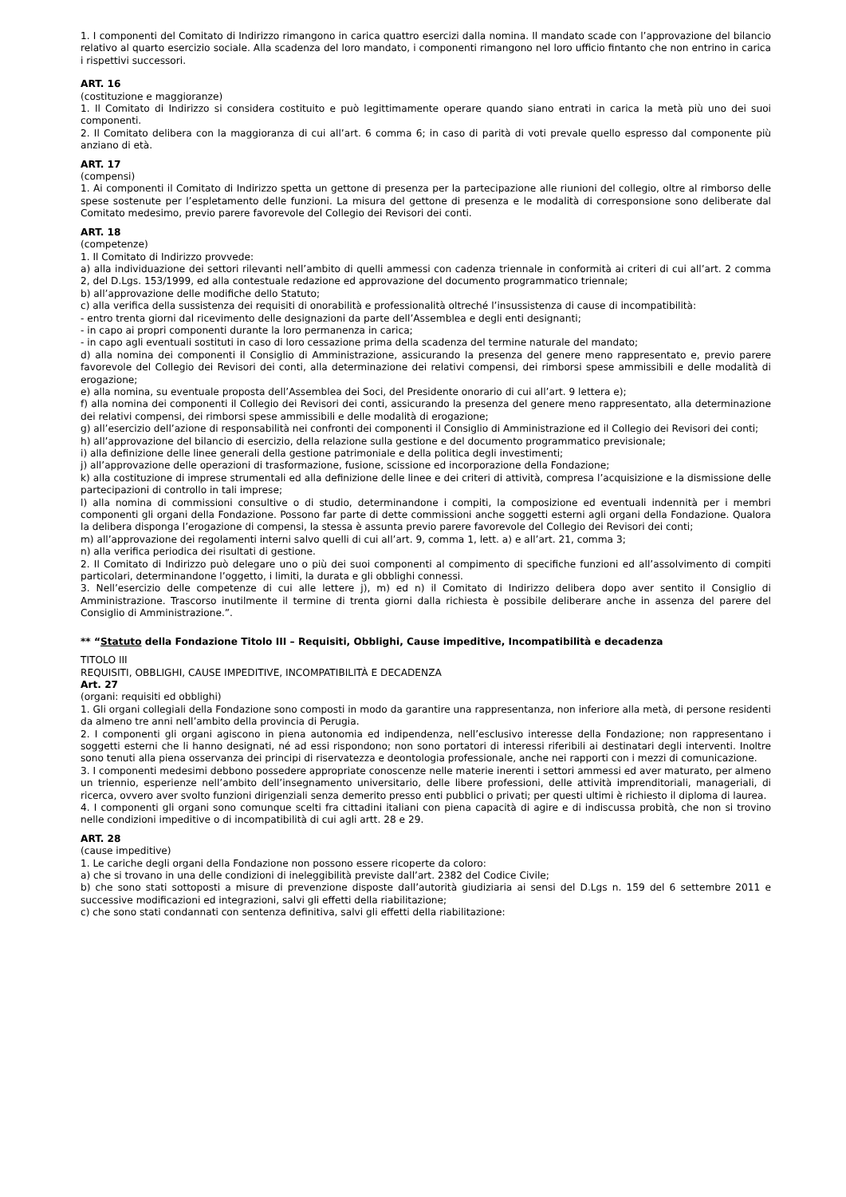1. I componenti del Comitato di Indirizzo rimangono in carica quattro esercizi dalla nomina. Il mandato scade con l’approvazione del bilancio relativo al quarto esercizio sociale. Alla scadenza del loro mandato, i componenti rimangono nel loro ufficio fintanto che non entrino in carica i rispettivi successori.
ART. 16
(costituzione e maggioranze)
1. Il Comitato di Indirizzo si considera costituito e può legittimamente operare quando siano entrati in carica la metà più uno dei suoi componenti.
2. Il Comitato delibera con la maggioranza di cui all’art. 6 comma 6; in caso di parità di voti prevale quello espresso dal componente più anziano di età.
ART. 17
(compensi)
1. Ai componenti il Comitato di Indirizzo spetta un gettone di presenza per la partecipazione alle riunioni del collegio, oltre al rimborso delle spese sostenute per l’espletamento delle funzioni. La misura del gettone di presenza e le modalità di corresponsione sono deliberate dal Comitato medesimo, previo parere favorevole del Collegio dei Revisori dei conti.
ART. 18
(competenze)
1. Il Comitato di Indirizzo provvede:
a) alla individuazione dei settori rilevanti nell’ambito di quelli ammessi con cadenza triennale in conformità ai criteri di cui all’art. 2 comma 2, del D.Lgs. 153/1999, ed alla contestuale redazione ed approvazione del documento programmatico triennale;
b) all’approvazione delle modifiche dello Statuto;
c) alla verifica della sussistenza dei requisiti di onorabilità e professionalità oltreché l’insussistenza di cause di incompatibilità:
- entro trenta giorni dal ricevimento delle designazioni da parte dell’Assemblea e degli enti designanti;
- in capo ai propri componenti durante la loro permanenza in carica;
- in capo agli eventuali sostituti in caso di loro cessazione prima della scadenza del termine naturale del mandato;
d) alla nomina dei componenti il Consiglio di Amministrazione, assicurando la presenza del genere meno rappresentato e, previo parere favorevole del Collegio dei Revisori dei conti, alla determinazione dei relativi compensi, dei rimborsi spese ammissibili e delle modalità di erogazione;
e) alla nomina, su eventuale proposta dell’Assemblea dei Soci, del Presidente onorario di cui all’art. 9 lettera e);
f) alla nomina dei componenti il Collegio dei Revisori dei conti, assicurando la presenza del genere meno rappresentato, alla determinazione dei relativi compensi, dei rimborsi spese ammissibili e delle modalità di erogazione;
g) all’esercizio dell’azione di responsabilità nei confronti dei componenti il Consiglio di Amministrazione ed il Collegio dei Revisori dei conti;
h) all’approvazione del bilancio di esercizio, della relazione sulla gestione e del documento programmatico previsionale;
i) alla definizione delle linee generali della gestione patrimoniale e della politica degli investimenti;
j) all’approvazione delle operazioni di trasformazione, fusione, scissione ed incorporazione della Fondazione;
k) alla costituzione di imprese strumentali ed alla definizione delle linee e dei criteri di attività, compresa l’acquisizione e la dismissione delle partecipazioni di controllo in tali imprese;
l) alla nomina di commissioni consultive o di studio, determinandone i compiti, la composizione ed eventuali indennità per i membri componenti gli organi della Fondazione. Possono far parte di dette commissioni anche soggetti esterni agli organi della Fondazione. Qualora la delibera disponga l’erogazione di compensi, la stessa è assunta previo parere favorevole del Collegio dei Revisori dei conti;
m) all’approvazione dei regolamenti interni salvo quelli di cui all’art. 9, comma 1, lett. a) e all’art. 21, comma 3;
n) alla verifica periodica dei risultati di gestione.
2. Il Comitato di Indirizzo può delegare uno o più dei suoi componenti al compimento di specifiche funzioni ed all’assolvimento di compiti particolari, determinandone l’oggetto, i limiti, la durata e gli obblighi connessi.
3. Nell’esercizio delle competenze di cui alle lettere j), m) ed n) il Comitato di Indirizzo delibera dopo aver sentito il Consiglio di Amministrazione. Trascorso inutilmente il termine di trenta giorni dalla richiesta è possibile deliberare anche in assenza del parere del Consiglio di Amministrazione.”.
** “Statuto della Fondazione Titolo III – Requisiti, Obblighi, Cause impeditive, Incompatibilità e decadenza
TITOLO III
REQUISITI, OBBLIGHI, CAUSE IMPEDITIVE, INCOMPATIBILITÀ E DECADENZA
Art. 27
(organi: requisiti ed obblighi)
1. Gli organi collegiali della Fondazione sono composti in modo da garantire una rappresentanza, non inferiore alla metà, di persone residenti da almeno tre anni nell’ambito della provincia di Perugia.
2. I componenti gli organi agiscono in piena autonomia ed indipendenza, nell’esclusivo interesse della Fondazione; non rappresentano i soggetti esterni che li hanno designati, né ad essi rispondono; non sono portatori di interessi riferibili ai destinatari degli interventi. Inoltre sono tenuti alla piena osservanza dei principi di riservatezza e deontologia professionale, anche nei rapporti con i mezzi di comunicazione.
3. I componenti medesimi debbono possedere appropriate conoscenze nelle materie inerenti i settori ammessi ed aver maturato, per almeno un triennio, esperienze nell’ambito dell’insegnamento universitario, delle libere professioni, delle attività imprenditoriali, manageriali, di ricerca, ovvero aver svolto funzioni dirigenziali senza demerito presso enti pubblici o privati; per questi ultimi è richiesto il diploma di laurea.
4. I componenti gli organi sono comunque scelti fra cittadini italiani con piena capacità di agire e di indiscussa probità, che non si trovino nelle condizioni impeditive o di incompatibilità di cui agli artt. 28 e 29.
ART. 28
(cause impeditive)
1. Le cariche degli organi della Fondazione non possono essere ricoperte da coloro:
a) che si trovano in una delle condizioni di ineleggibilità previste dall’art. 2382 del Codice Civile;
b) che sono stati sottoposti a misure di prevenzione disposte dall’autorità giudiziaria ai sensi del D.Lgs n. 159 del 6 settembre 2011 e successive modificazioni ed integrazioni, salvi gli effetti della riabilitazione;
c) che sono stati condannati con sentenza definitiva, salvi gli effetti della riabilitazione: